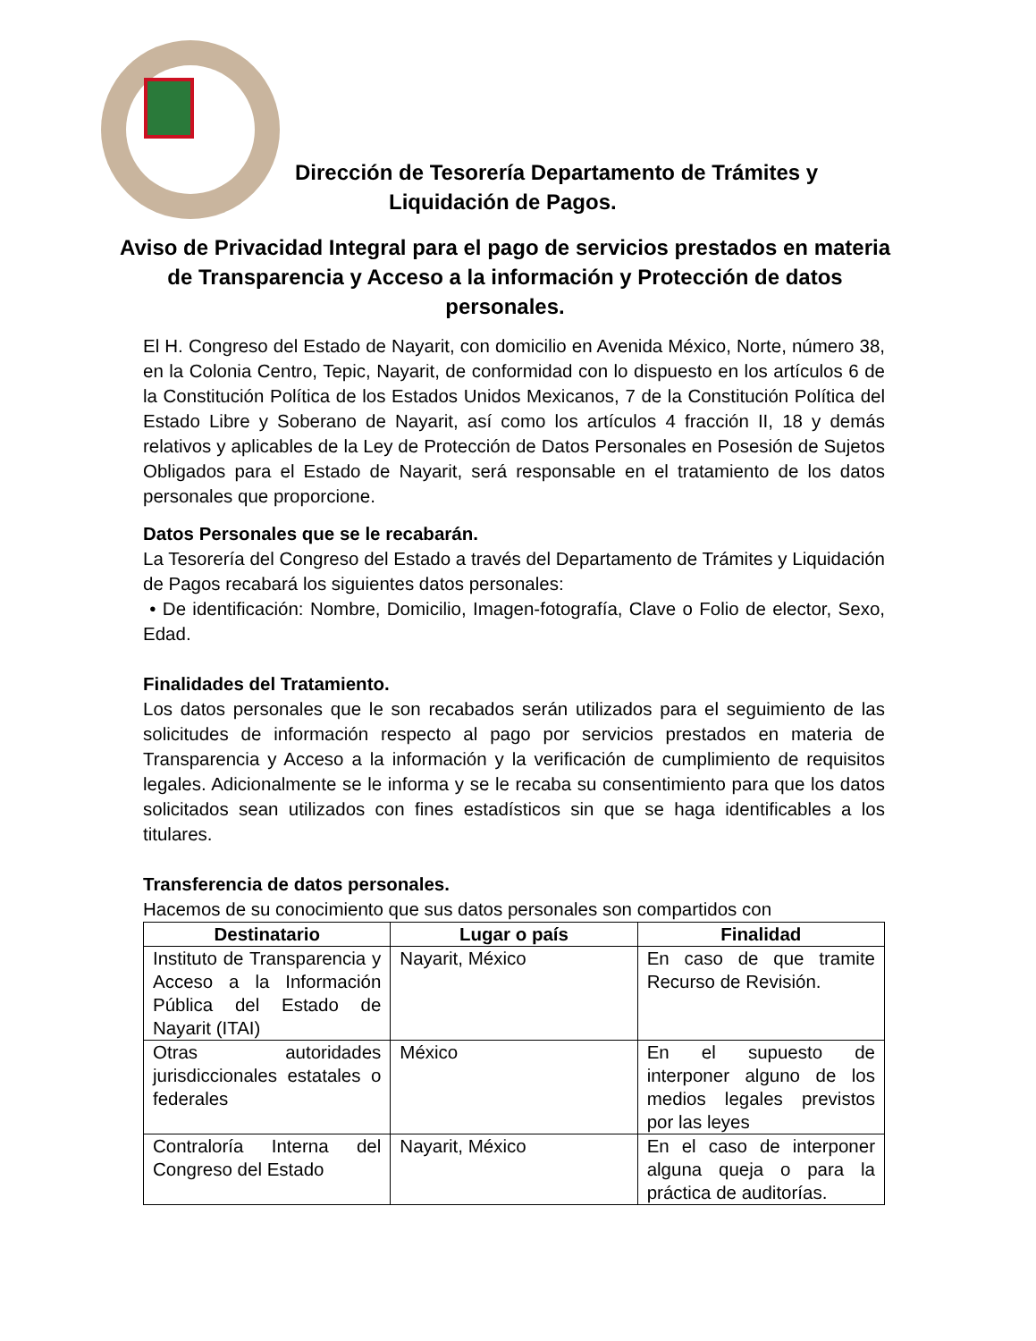Dirección de Tesorería Departamento de Trámites y
Liquidación de Pagos.
Aviso de Privacidad Integral para el pago de servicios prestados en materia de Transparencia y Acceso a la información y Protección de datos personales.
El H. Congreso del Estado de Nayarit, con domicilio en Avenida México, Norte, número 38, en la Colonia Centro, Tepic, Nayarit, de conformidad con lo dispuesto en los artículos 6 de la Constitución Política de los Estados Unidos Mexicanos, 7 de la Constitución Política del Estado Libre y Soberano de Nayarit, así como los artículos 4 fracción II, 18 y demás relativos y aplicables de la Ley de Protección de Datos Personales en Posesión de Sujetos Obligados para el Estado de Nayarit, será responsable en el tratamiento de los datos personales que proporcione.
Datos Personales que se le recabarán.
La Tesorería del Congreso del Estado a través del Departamento de Trámites y Liquidación de Pagos recabará los siguientes datos personales:
• De identificación: Nombre, Domicilio, Imagen-fotografía, Clave o Folio de elector, Sexo, Edad.
Finalidades del Tratamiento.
Los datos personales que le son recabados serán utilizados para el seguimiento de las solicitudes de información respecto al pago por servicios prestados en materia de Transparencia y Acceso a la información y la verificación de cumplimiento de requisitos legales. Adicionalmente se le informa y se le recaba su consentimiento para que los datos solicitados sean utilizados con fines estadísticos sin que se haga identificables a los titulares.
Transferencia de datos personales.
Hacemos de su conocimiento que sus datos personales son compartidos con
| Destinatario | Lugar o país | Finalidad |
| --- | --- | --- |
| Instituto de Transparencia y Acceso a la Información Pública del Estado de Nayarit (ITAI) | Nayarit, México | En caso de que tramite Recurso de Revisión. |
| Otras autoridades jurisdiccionales estatales o federales | México | En el supuesto de interponer alguno de los medios legales previstos por las leyes |
| Contraloría Interna del Congreso del Estado | Nayarit, México | En el caso de interponer alguna queja o para la práctica de auditorías. |